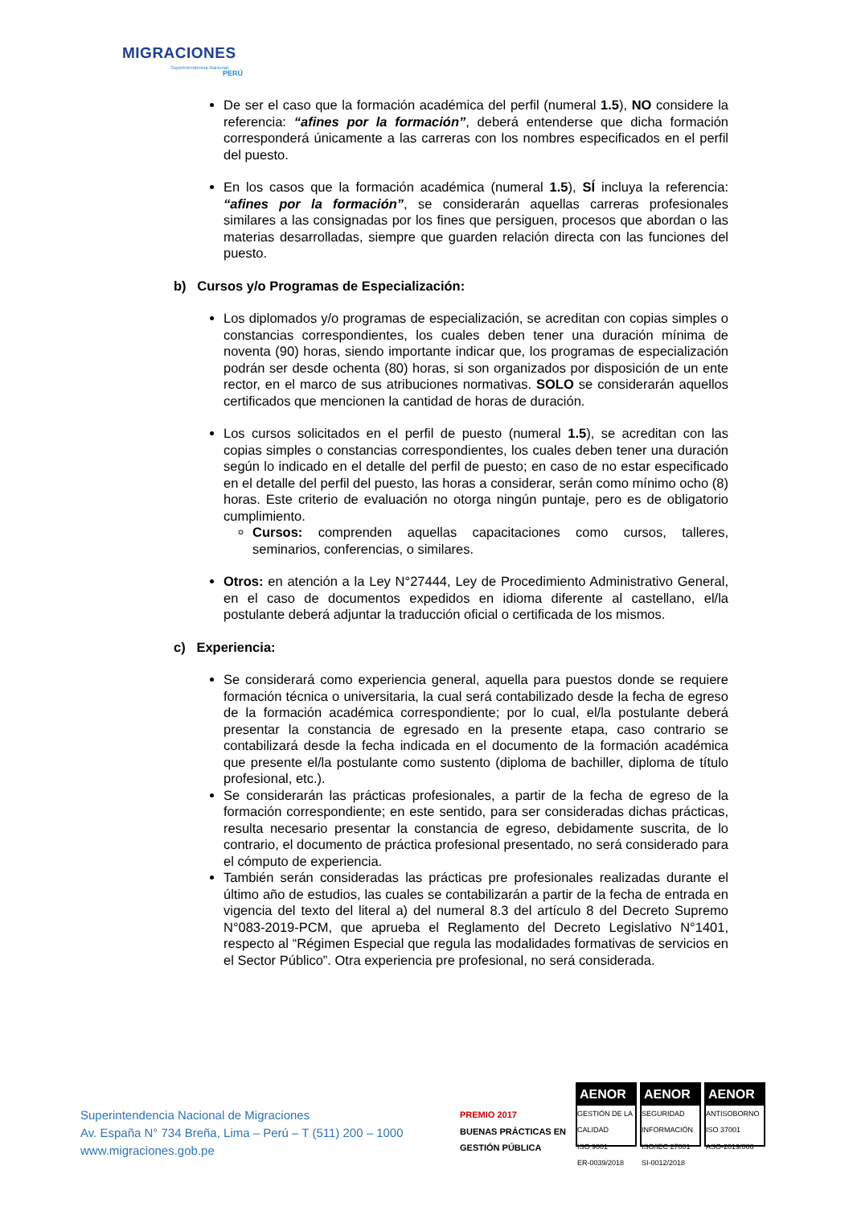MIGRACIONES Superintendencia Nacional
PERÚ
De ser el caso que la formación académica del perfil (numeral 1.5), NO considere la referencia: “afines por la formación”, deberá entenderse que dicha formación corresponderá únicamente a las carreras con los nombres especificados en el perfil del puesto.
En los casos que la formación académica (numeral 1.5), SÍ incluya la referencia: “afines por la formación”, se considerarán aquellas carreras profesionales similares a las consignadas por los fines que persiguen, procesos que abordan o las materias desarrolladas, siempre que guarden relación directa con las funciones del puesto.
b) Cursos y/o Programas de Especialización:
Los diplomados y/o programas de especialización, se acreditan con copias simples o constancias correspondientes, los cuales deben tener una duración mínima de noventa (90) horas, siendo importante indicar que, los programas de especialización podrán ser desde ochenta (80) horas, si son organizados por disposición de un ente rector, en el marco de sus atribuciones normativas. SOLO se considerarán aquellos certificados que mencionen la cantidad de horas de duración.
Los cursos solicitados en el perfil de puesto (numeral 1.5), se acreditan con las copias simples o constancias correspondientes, los cuales deben tener una duración según lo indicado en el detalle del perfil de puesto; en caso de no estar especificado en el detalle del perfil del puesto, las horas a considerar, serán como mínimo ocho (8) horas. Este criterio de evaluación no otorga ningún puntaje, pero es de obligatorio cumplimiento.
Cursos: comprenden aquellas capacitaciones como cursos, talleres, seminarios, conferencias, o similares.
Otros: en atención a la Ley N°27444, Ley de Procedimiento Administrativo General, en el caso de documentos expedidos en idioma diferente al castellano, el/la postulante deberá adjuntar la traducción oficial o certificada de los mismos.
c) Experiencia:
Se considerará como experiencia general, aquella para puestos donde se requiere formación técnica o universitaria, la cual será contabilizado desde la fecha de egreso de la formación académica correspondiente; por lo cual, el/la postulante deberá presentar la constancia de egresado en la presente etapa, caso contrario se contabilizará desde la fecha indicada en el documento de la formación académica que presente el/la postulante como sustento (diploma de bachiller, diploma de título profesional, etc.).
Se considerarán las prácticas profesionales, a partir de la fecha de egreso de la formación correspondiente; en este sentido, para ser consideradas dichas prácticas, resulta necesario presentar la constancia de egreso, debidamente suscrita, de lo contrario, el documento de práctica profesional presentado, no será considerado para el cómputo de experiencia.
También serán consideradas las prácticas pre profesionales realizadas durante el último año de estudios, las cuales se contabilizarán a partir de la fecha de entrada en vigencia del texto del literal a) del numeral 8.3 del artículo 8 del Decreto Supremo N°083-2019-PCM, que aprueba el Reglamento del Decreto Legislativo N°1401, respecto al “Régimen Especial que regula las modalidades formativas de servicios en el Sector Público”. Otra experiencia pre profesional, no será considerada.
Superintendencia Nacional de Migraciones
Av. España N° 734 Breña, Lima – Perú – T (511) 200 – 1000
www.migraciones.gob.pe
PREMIO 2017
BUENAS PRÁCTICAS EN GESTIÓN PÚBLICA
AENOR
GESTIÓN DE LA CALIDAD
ISO 9001
ER-0039/2018
AENOR
SEGURIDAD INFORMACIÓN
ISO/IEC 27001
SI-0012/2018
AENOR
ANTISOBORNO
ISO 37001
ASO-2019/006